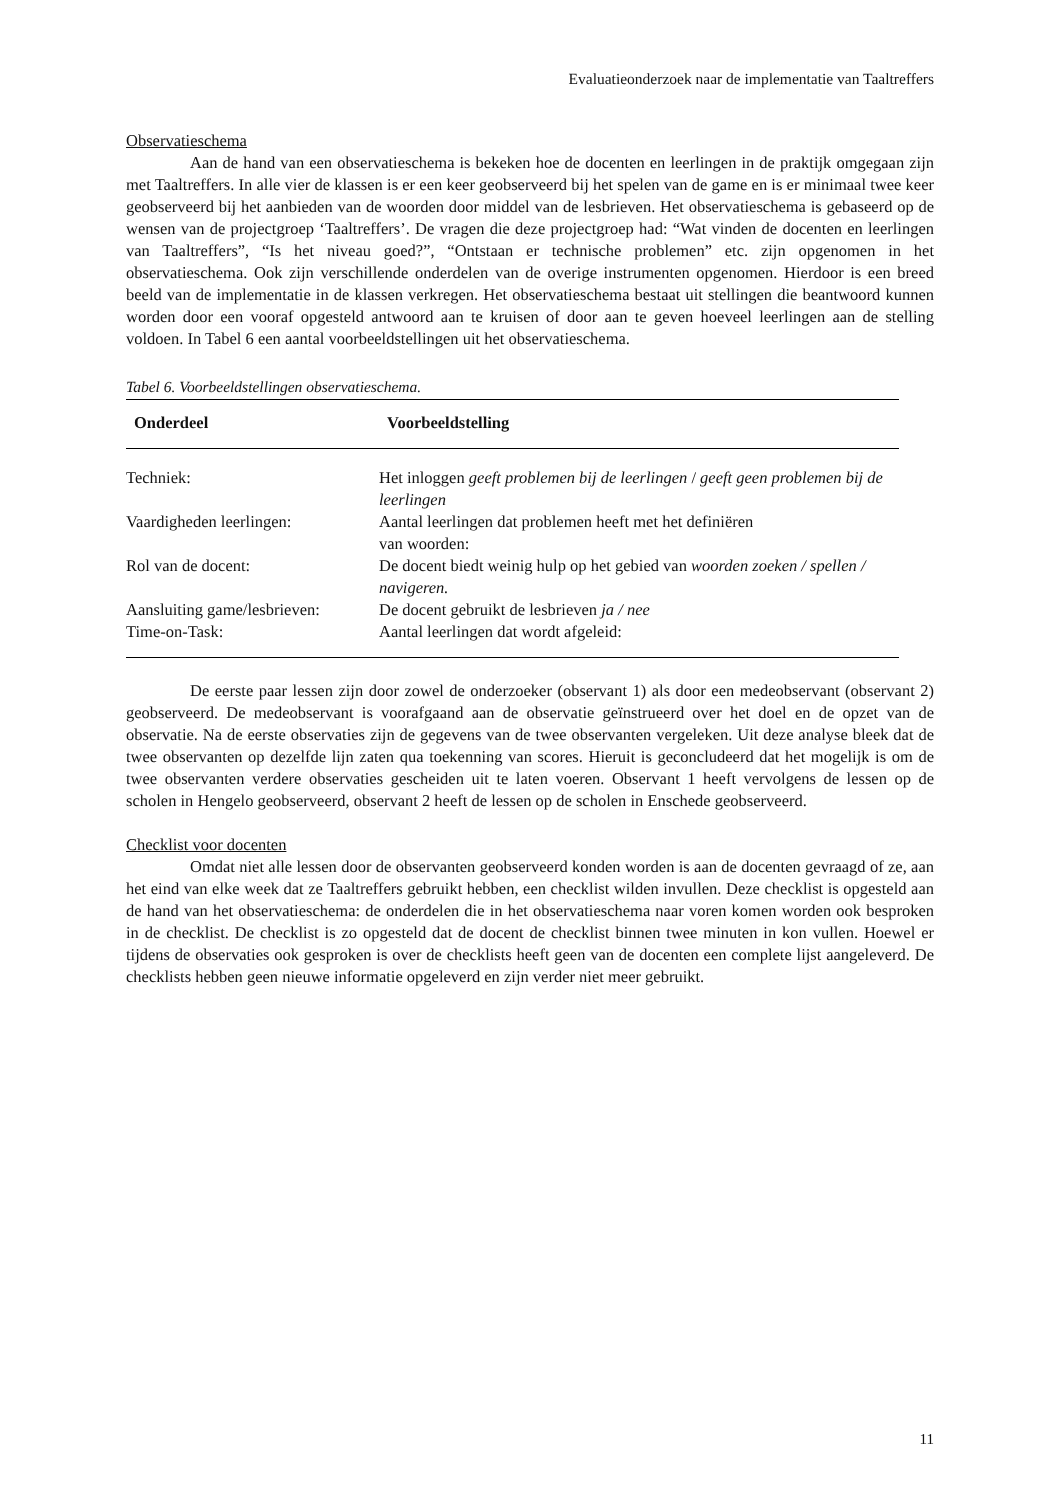Evaluatieonderzoek naar de implementatie van Taaltreffers
Observatieschema
Aan de hand van een observatieschema is bekeken hoe de docenten en leerlingen in de praktijk omgegaan zijn met Taaltreffers. In alle vier de klassen is er een keer geobserveerd bij het spelen van de game en is er minimaal twee keer geobserveerd bij het aanbieden van de woorden door middel van de lesbrieven. Het observatieschema is gebaseerd op de wensen van de projectgroep ‘Taaltreffers’. De vragen die deze projectgroep had: “Wat vinden de docenten en leerlingen van Taaltreffers”, “Is het niveau goed?”, “Ontstaan er technische problemen” etc. zijn opgenomen in het observatieschema. Ook zijn verschillende onderdelen van de overige instrumenten opgenomen. Hierdoor is een breed beeld van de implementatie in de klassen verkregen. Het observatieschema bestaat uit stellingen die beantwoord kunnen worden door een vooraf opgesteld antwoord aan te kruisen of door aan te geven hoeveel leerlingen aan de stelling voldoen. In Tabel 6 een aantal voorbeeldstellingen uit het observatieschema.
Tabel 6. Voorbeeldstellingen observatieschema.
| Onderdeel | Voorbeeldstelling |
| --- | --- |
| Techniek: | Het inloggen geeft problemen bij de leerlingen / geeft geen problemen bij de leerlingen |
| Vaardigheden leerlingen: | Aantal leerlingen dat problemen heeft met het definiëren van woorden: |
| Rol van de docent: | De docent biedt weinig hulp op het gebied van woorden zoeken / spellen / navigeren. |
| Aansluiting game/lesbrieven: | De docent gebruikt de lesbrieven ja / nee |
| Time-on-Task: | Aantal leerlingen dat wordt afgeleid: |
De eerste paar lessen zijn door zowel de onderzoeker (observant 1) als door een medeobservant (observant 2) geobserveerd. De medeobservant is voorafgaand aan de observatie geïnstrueerd over het doel en de opzet van de observatie. Na de eerste observaties zijn de gegevens van de twee observanten vergeleken. Uit deze analyse bleek dat de twee observanten op dezelfde lijn zaten qua toekenning van scores. Hieruit is geconcludeerd dat het mogelijk is om de twee observanten verdere observaties gescheiden uit te laten voeren. Observant 1 heeft vervolgens de lessen op de scholen in Hengelo geobserveerd, observant 2 heeft de lessen op de scholen in Enschede geobserveerd.
Checklist voor docenten
Omdat niet alle lessen door de observanten geobserveerd konden worden is aan de docenten gevraagd of ze, aan het eind van elke week dat ze Taaltreffers gebruikt hebben, een checklist wilden invullen. Deze checklist is opgesteld aan de hand van het observatieschema: de onderdelen die in het observatieschema naar voren komen worden ook besproken in de checklist. De checklist is zo opgesteld dat de docent de checklist binnen twee minuten in kon vullen. Hoewel er tijdens de observaties ook gesproken is over de checklists heeft geen van de docenten een complete lijst aangeleverd. De checklists hebben geen nieuwe informatie opgeleverd en zijn verder niet meer gebruikt.
11